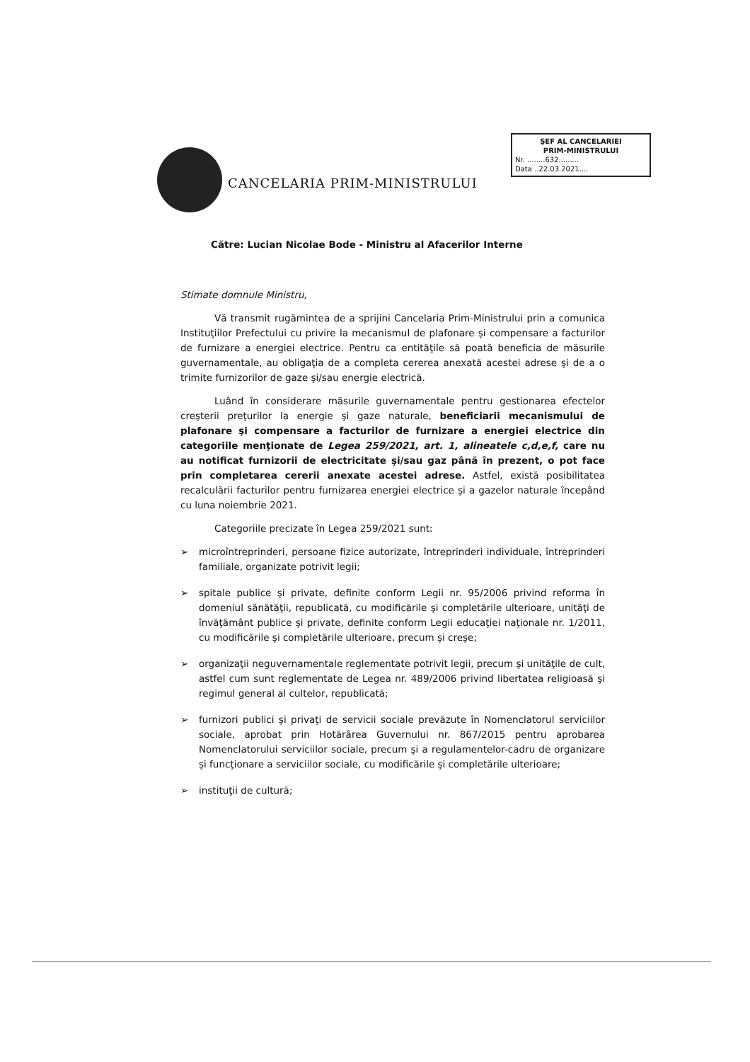CANCELARIA PRIM-MINISTRULUI
ŞEF AL CANCELARIEI
PRIM-MINISTRULUI
Nr. ........632.........
Data ..22.03.2021....
Către: Lucian Nicolae Bode - Ministru al Afacerilor Interne
Stimate domnule Ministru,
Vă transmit rugămintea de a sprijini Cancelaria Prim-Ministrului prin a comunica Instituţiilor Prefectului cu privire la mecanismul de plafonare şi compensare a facturilor de furnizare a energiei electrice. Pentru ca entităţile să poată beneficia de măsurile guvernamentale, au obligaţia de a completa cererea anexată acestei adrese şi de a o trimite furnizorilor de gaze şi/sau energie electrică.
Luând în considerare măsurile guvernamentale pentru gestionarea efectelor creşterii preţurilor la energie şi gaze naturale, beneficiarii mecanismului de plafonare şi compensare a facturilor de furnizare a energiei electrice din categoriile menţionate de Legea 259/2021, art. 1, alineatele c,d,e,f, care nu au notificat furnizorii de electricitate şi/sau gaz până în prezent, o pot face prin completarea cererii anexate acestei adrese. Astfel, există posibilitatea recalculării facturilor pentru furnizarea energiei electrice şi a gazelor naturale începând cu luna noiembrie 2021.
Categoriile precizate în Legea 259/2021 sunt:
➢ microîntreprinderi, persoane fizice autorizate, întreprinderi individuale, întreprinderi familiale, organizate potrivit legii;
➢ spitale publice şi private, definite conform Legii nr. 95/2006 privind reforma în domeniul sănătăţii, republicată, cu modificările şi completările ulterioare, unităţi de învăţământ publice şi private, definite conform Legii educaţiei naţionale nr. 1/2011, cu modificările şi completările ulterioare, precum şi creşe;
➢ organizaţii neguvernamentale reglementate potrivit legii, precum şi unităţile de cult, astfel cum sunt reglementate de Legea nr. 489/2006 privind libertatea religioasă şi regimul general al cultelor, republicată;
➢ furnizori publici şi privaţi de servicii sociale prevăzute în Nomenclatorul serviciilor sociale, aprobat prin Hotărârea Guvernului nr. 867/2015 pentru aprobarea Nomenclatorului serviciilor sociale, precum şi a regulamentelor-cadru de organizare şi funcţionare a serviciilor sociale, cu modificările şi completările ulterioare;
➢ instituţii de cultură;